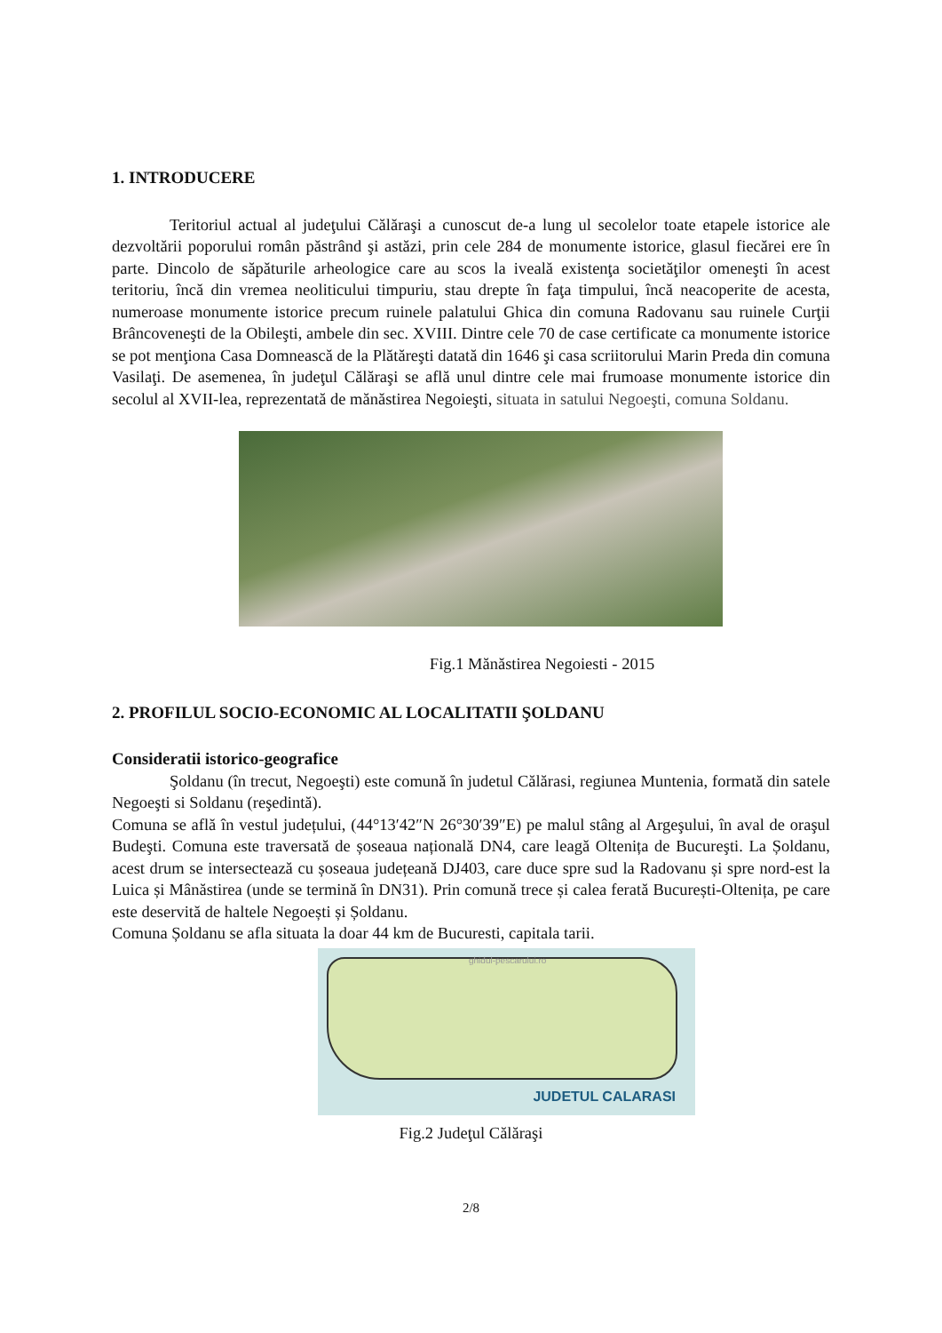1. INTRODUCERE
Teritoriul actual al judeţului Călăraşi a cunoscut de-a lung ul secolelor toate etapele istorice ale dezvoltării poporului român păstrând şi astăzi, prin cele 284 de monumente istorice, glasul fiecărei ere în parte. Dincolo de săpăturile arheologice care au scos la iveală existenţa societăţilor omeneşti în acest teritoriu, încă din vremea neoliticului timpuriu, stau drepte în faţa timpului, încă neacoperite de acesta, numeroase monumente istorice precum ruinele palatului Ghica din comuna Radovanu sau ruinele Curţii Brâncoveneşti de la Obileşti, ambele din sec. XVIII. Dintre cele 70 de case certificate ca monumente istorice se pot menţiona Casa Domnească de la Plătăreşti datată din 1646 şi casa scriitorului Marin Preda din comuna Vasilaţi. De asemenea, în judeţul Călăraşi se află unul dintre cele mai frumoase monumente istorice din secolul al XVII-lea, reprezentată de mănăstirea Negoieşti, situata in satului Negoeşti, comuna Soldanu.
Fig.1 Mănăstirea Negoiesti - 2015
2. PROFILUL SOCIO-ECONOMIC AL LOCALITATII ŞOLDANU
Consideratii istorico-geografice
Şoldanu (în trecut, Negoeşti) este comună în judetul Călărasi, regiunea Muntenia, formată din satele Negoeşti si Soldanu (reşedintă).
Comuna se află în vestul județului, (44°13′42″N 26°30′39″E) pe malul stâng al Argeşului, în aval de oraşul Budeşti. Comuna este traversată de șoseaua națională DN4, care leagă Oltenița de Bucureşti. La Șoldanu, acest drum se intersectează cu șoseaua județeană DJ403, care duce spre sud la Radovanu și spre nord-est la Luica și Mânăstirea (unde se termină în DN31). Prin comună trece și calea ferată București-Oltenița, pe care este deservită de haltele Negoești și Șoldanu.
Comuna Șoldanu se afla situata la doar 44 km de Bucuresti, capitala tarii.
ghidul-pescarului.ro
JUDETUL CALARASI
Fig.2 Judeţul Călăraşi
2/8